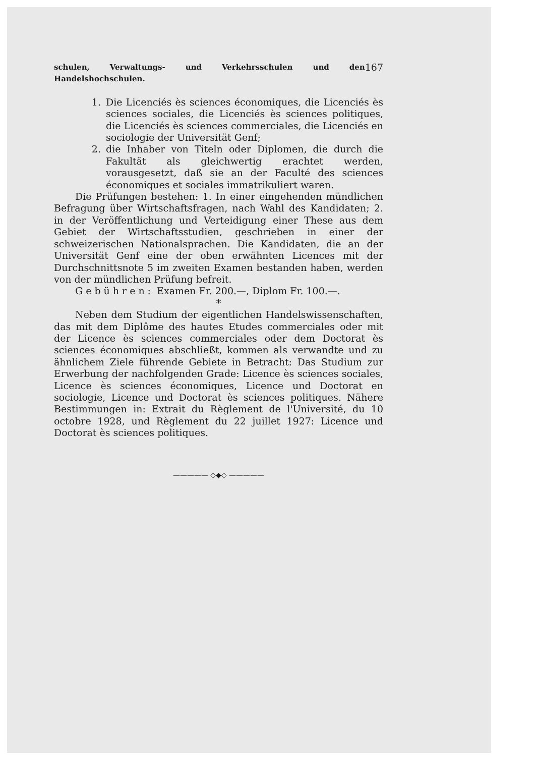schulen, Verwaltungs- und Verkehrsschulen und den Handelshochschulen. 167
1. Die Licenciés ès sciences économiques, die Licenciés ès sciences sociales, die Licenciés ès sciences politiques, die Licenciés ès sciences commerciales, die Licenciés en sociologie der Universität Genf;
2. die Inhaber von Titeln oder Diplomen, die durch die Fakultät als gleichwertig erachtet werden, vorausgesetzt, daß sie an der Faculté des sciences économiques et sociales immatrikuliert waren.
Die Prüfungen bestehen: 1. In einer eingehenden mündlichen Befragung über Wirtschaftsfragen, nach Wahl des Kandidaten; 2. in der Veröffentlichung und Verteidigung einer These aus dem Gebiet der Wirtschaftsstudien, geschrieben in einer der schweizerischen Nationalsprachen. Die Kandidaten, die an der Universität Genf eine der oben erwähnten Licences mit der Durchschnittsnote 5 im zweiten Examen bestanden haben, werden von der mündlichen Prüfung befreit.
Gebühren: Examen Fr. 200.—, Diplom Fr. 100.—.
*
Neben dem Studium der eigentlichen Handelswissenschaften, das mit dem Diplôme des hautes Etudes commerciales oder mit der Licence ès sciences commerciales oder dem Doctorat ès sciences économiques abschließt, kommen als verwandte und zu ähnlichem Ziele führende Gebiete in Betracht: Das Studium zur Erwerbung der nachfolgenden Grade: Licence ès sciences sociales, Licence ès sciences économiques, Licence und Doctorat en sociologie, Licence und Doctorat ès sciences politiques. Nähere Bestimmungen in: Extrait du Règlement de l'Université, du 10 octobre 1928, und Règlement du 22 juillet 1927: Licence und Doctorat ès sciences politiques.
————— ◇◆◇ —————